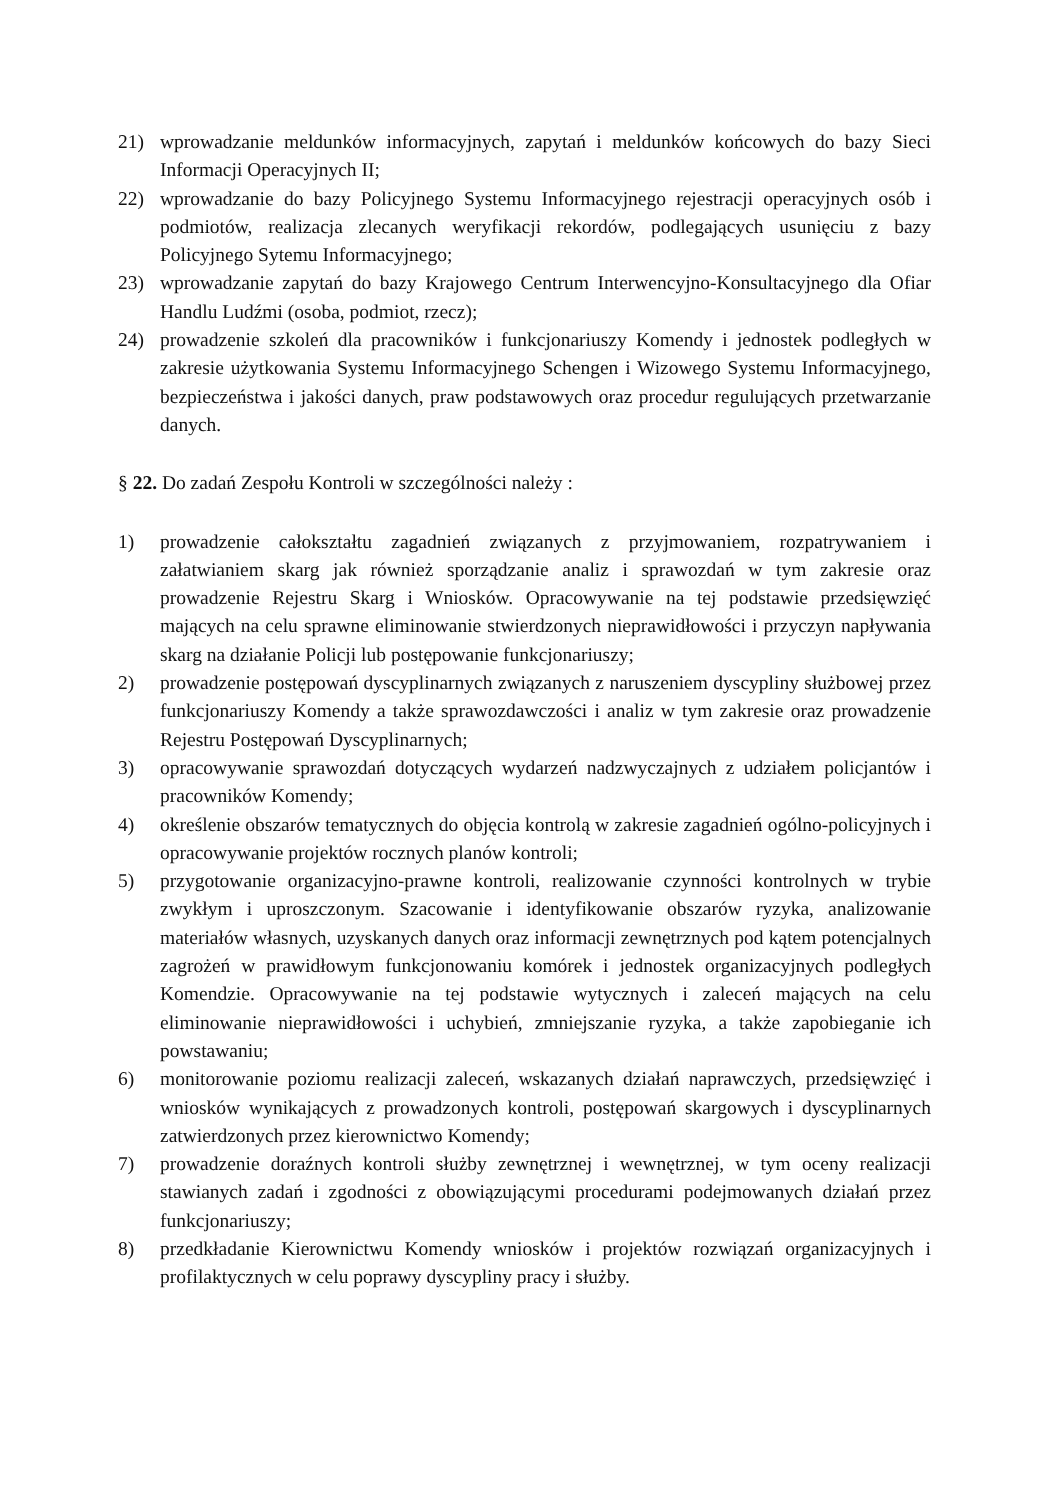21) wprowadzanie meldunków informacyjnych, zapytań i meldunków końcowych do bazy Sieci Informacji Operacyjnych II;
22) wprowadzanie do bazy Policyjnego Systemu Informacyjnego rejestracji operacyjnych osób i podmiotów, realizacja zlecanych weryfikacji rekordów, podlegających usunięciu z bazy Policyjnego Sytemu Informacyjnego;
23) wprowadzanie zapytań do bazy Krajowego Centrum Interwencyjno-Konsultacyjnego dla Ofiar Handlu Ludźmi (osoba, podmiot, rzecz);
24) prowadzenie szkoleń dla pracowników i funkcjonariuszy Komendy i jednostek podległych w zakresie użytkowania Systemu Informacyjnego Schengen i Wizowego Systemu Informacyjnego, bezpieczeństwa i jakości danych, praw podstawowych oraz procedur regulujących przetwarzanie danych.
§ 22. Do zadań Zespołu Kontroli w szczególności należy :
1) prowadzenie całokształtu zagadnień związanych z przyjmowaniem, rozpatrywaniem i załatwianiem skarg jak również sporządzanie analiz i sprawozdań w tym zakresie oraz prowadzenie Rejestru Skarg i Wniosków. Opracowywanie na tej podstawie przedsięwzięć mających na celu sprawne eliminowanie stwierdzonych nieprawidłowości i przyczyn napływania skarg na działanie Policji lub postępowanie funkcjonariuszy;
2) prowadzenie postępowań dyscyplinarnych związanych z naruszeniem dyscypliny służbowej przez funkcjonariuszy Komendy a także sprawozdawczości i analiz w tym zakresie oraz prowadzenie Rejestru Postępowań Dyscyplinarnych;
3) opracowywanie sprawozdań dotyczących wydarzeń nadzwyczajnych z udziałem policjantów i pracowników Komendy;
4) określenie obszarów tematycznych do objęcia kontrolą w zakresie zagadnień ogólno-policyjnych i opracowywanie projektów rocznych planów kontroli;
5) przygotowanie organizacyjno-prawne kontroli, realizowanie czynności kontrolnych w trybie zwykłym i uproszczonym. Szacowanie i identyfikowanie obszarów ryzyka, analizowanie materiałów własnych, uzyskanych danych oraz informacji zewnętrznych pod kątem potencjalnych zagrożeń w prawidłowym funkcjonowaniu komórek i jednostek organizacyjnych podległych Komendzie. Opracowywanie na tej podstawie wytycznych i zaleceń mających na celu eliminowanie nieprawidłowości i uchybień, zmniejszanie ryzyka, a także zapobieganie ich powstawaniu;
6) monitorowanie poziomu realizacji zaleceń, wskazanych działań naprawczych, przedsięwzięć i wniosków wynikających z prowadzonych kontroli, postępowań skargowych i dyscyplinarnych zatwierdzonych przez kierownictwo Komendy;
7) prowadzenie doraźnych kontroli służby zewnętrznej i wewnętrznej, w tym oceny realizacji stawianych zadań i zgodności z obowiązującymi procedurami podejmowanych działań przez funkcjonariuszy;
8) przedkładanie Kierownictwu Komendy wniosków i projektów rozwiązań organizacyjnych i profilaktycznych w celu poprawy dyscypliny pracy i służby.